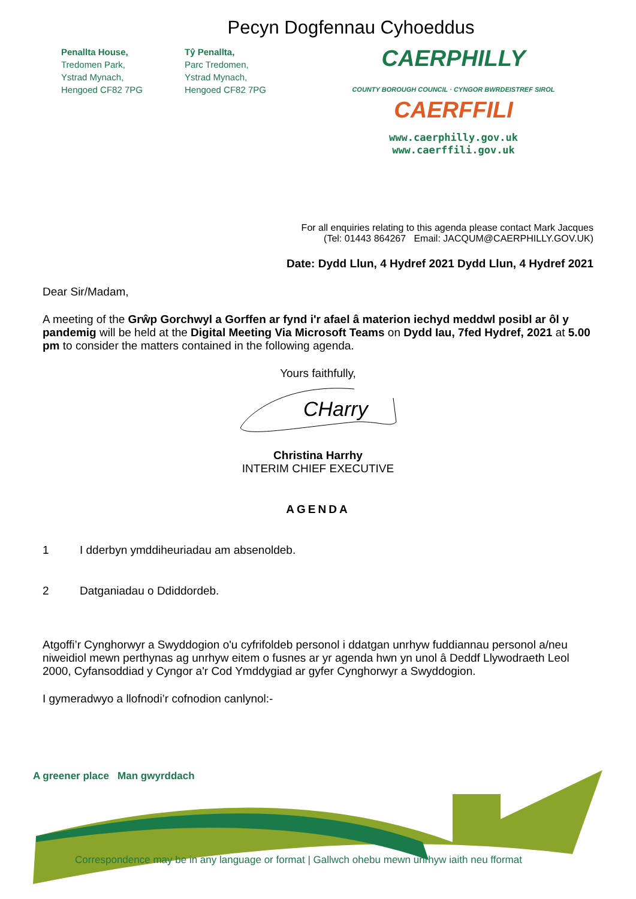Pecyn Dogfennau Cyhoeddus
Penallta House,
Tredomen Park,
Ystrad Mynach,
Hengoed CF82 7PG
Tŷ Penallta,
Parc Tredomen,
Ystrad Mynach,
Hengoed CF82 7PG
CAERPHILLY
COUNTY BOROUGH COUNCIL · CYNGOR BWRDEISTREF SIROL
CAERFFILI
www.caerphilly.gov.uk
www.caerffili.gov.uk
For all enquiries relating to this agenda please contact Mark Jacques
(Tel: 01443 864267 Email: JACQUM@CAERPHILLY.GOV.UK)
Date: Dydd Llun, 4 Hydref 2021 Dydd Llun, 4 Hydref 2021
Dear Sir/Madam,
A meeting of the Grŵp Gorchwyl a Gorffen ar fynd i'r afael â materion iechyd meddwl posibl ar ôl y pandemig will be held at the Digital Meeting Via Microsoft Teams on Dydd Iau, 7fed Hydref, 2021 at 5.00 pm to consider the matters contained in the following agenda.
Yours faithfully,
CHarry
Christina Harrhy
INTERIM CHIEF EXECUTIVE
AGENDA
1 I dderbyn ymddiheuriadau am absenoldeb.
2 Datganiadau o Ddiddordeb.
Atgoffi’r Cynghorwyr a Swyddogion o'u cyfrifoldeb personol i ddatgan unrhyw fuddiannau personol a/neu niweidiol mewn perthynas ag unrhyw eitem o fusnes ar yr agenda hwn yn unol â Deddf Llywodraeth Leol 2000, Cyfansoddiad y Cyngor a'r Cod Ymddygiad ar gyfer Cynghorwyr a Swyddogion.
I gymeradwyo a llofnodi’r cofnodion canlynol:-
A greener place Man gwyrddach
Correspondence may be in any language or format | Gallwch ohebu mewn unrhyw iaith neu fformat